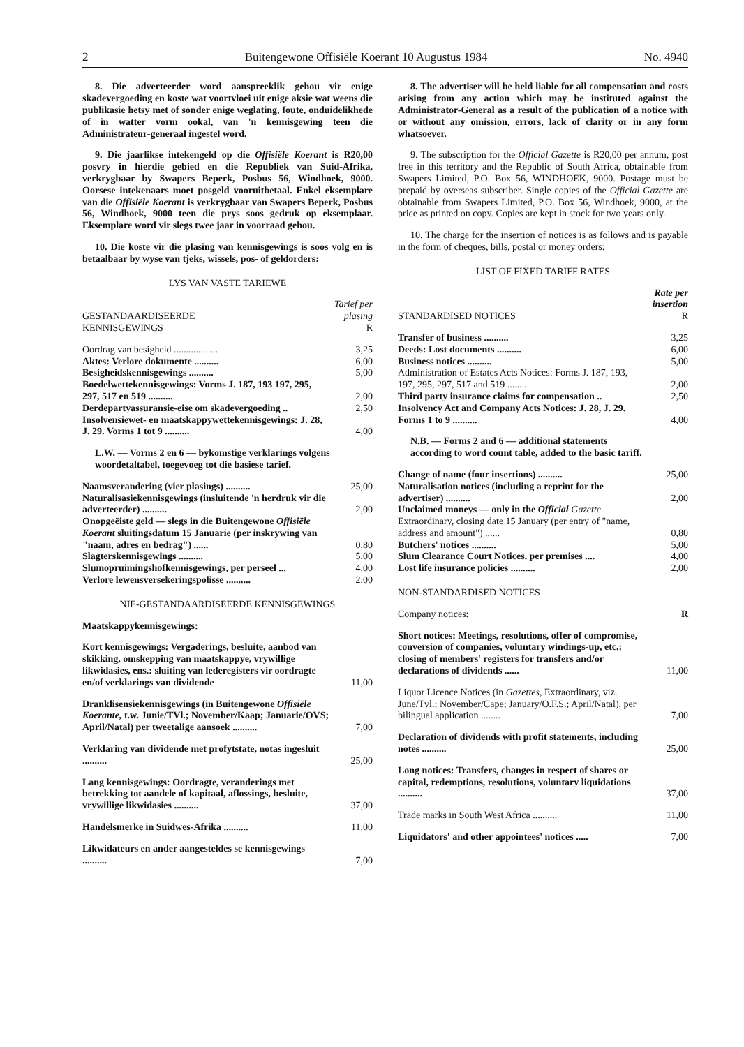2 Buitengewone Offisiële Koerant 10 Augustus 1984 No. 4940
8. Die adverteerder word aanspreeklik gehou vir enige skadevergoeding en koste wat voortvloei uit enige aksie wat weens die publikasie hetsy met of sonder enige weglating, foute, onduidelikhede of in watter vorm ookal, van 'n kennisgewing teen die Administrateur-generaal ingestel word.
9. Die jaarlikse intekengeld op die Offisiële Koerant is R20,00 posvry in hierdie gebied en die Republiek van Suid-Afrika, verkrygbaar by Swapers Beperk, Posbus 56, Windhoek, 9000. Oorsese intekenaars moet posgeld vooruitbetaal. Enkel eksemplare van die Offisiële Koerant is verkrygbaar van Swapers Beperk, Posbus 56, Windhoek, 9000 teen die prys soos gedruk op eksemplaar. Eksemplare word vir slegs twee jaar in voorraad gehou.
10. Die koste vir die plasing van kennisgewings is soos volg en is betaalbaar by wyse van tjeks, wissels, pos- of geldorders:
LYS VAN VASTE TARIEWE
| GESTANDAARDISEERDE KENNISGEWINGS | Tarief per plasing R |
| --- | --- |
| Oordrag van besigheid .................. | 3,25 |
| Aktes: Verlore dokumente .......... | 6,00 |
| Besigheidskennisgewings .......... | 5,00 |
| Boedelwettekennisgewings: Vorms J. 187, 193 197, 295, 297, 517 en 519 .......... | 2,00 |
| Derdepartyassuransie-eise om skadevergoeding .. | 2,50 |
| Insolvensiewet- en maatskappywettekennisgewings: J. 28, J. 29. Vorms 1 tot 9 .......... | 4,00 |
| L.W. — Vorms 2 en 6 — bykomstige verklarings volgens woordetaltabel, toegevoeg tot die basiese tarief. | |
| Naamsverandering (vier plasings) .......... | 25,00 |
| Naturalisasiekennisgewings (insluitende 'n herdruk vir die adverteerder) .......... | 2,00 |
| Onopgeëiste geld — slegs in die Buitengewone Offisiële Koerant sluitingsdatum 15 Januarie (per inskrywing van "naam, adres en bedrag") ...... | 0,80 |
| Slagterskennisgewings .......... | 5,00 |
| Slumopruimingshofkennisgewings, per perseel ... | 4,00 |
| Verlore lewensversekeringspolisse .......... | 2,00 |
NIE-GESTANDAARDISEERDE KENNISGEWINGS
| Maatskappykennisgewings: | |
| Kort kennisgewings: Vergaderings, besluite, aanbod van skikking, omskepping van maatskappye, vrywillige likwidasies, ens.: sluiting van lederegisters vir oordragte en/of verklarings van dividende | 11,00 |
| Dranklisensiekennisgewings (in Buitengewone Offisiële Koerante, t.w. Junie/TVl.; November/Kaap; Januarie/OVS; April/Natal) per tweetalige aansoek .......... | 7,00 |
| Verklaring van dividende met profytstate, notas ingesluit .......... | 25,00 |
| Lang kennisgewings: Oordragte, veranderings met betrekking tot aandele of kapitaal, aflossings, besluite, vrywillige likwidasies .......... | 37,00 |
| Handelsmerke in Suidwes-Afrika .......... | 11,00 |
| Likwidateurs en ander aangesteldes se kennisgewings .......... | 7,00 |
8. The advertiser will be held liable for all compensation and costs arising from any action which may be instituted against the Administrator-General as a result of the publication of a notice with or without any omission, errors, lack of clarity or in any form whatsoever.
9. The subscription for the Official Gazette is R20,00 per annum, post free in this territory and the Republic of South Africa, obtainable from Swapers Limited, P.O. Box 56, WINDHOEK, 9000. Postage must be prepaid by overseas subscriber. Single copies of the Official Gazette are obtainable from Swapers Limited, P.O. Box 56, Windhoek, 9000, at the price as printed on copy. Copies are kept in stock for two years only.
10. The charge for the insertion of notices is as follows and is payable in the form of cheques, bills, postal or money orders:
LIST OF FIXED TARIFF RATES
| STANDARDISED NOTICES | Rate per insertion R |
| --- | --- |
| Transfer of business .......... | 3,25 |
| Deeds: Lost documents .......... | 6,00 |
| Business notices .......... | 5,00 |
| Administration of Estates Acts Notices: Forms J. 187, 193, 197, 295, 297, 517 and 519 ......... | 2,00 |
| Third party insurance claims for compensation .. | 2,50 |
| Insolvency Act and Company Acts Notices: J. 28, J. 29. Forms 1 to 9 .......... | 4,00 |
| N.B. — Forms 2 and 6 — additional statements according to word count table, added to the basic tariff. | |
| Change of name (four insertions) .......... | 25,00 |
| Naturalisation notices (including a reprint for the advertiser) .......... | 2,00 |
| Unclaimed moneys — only in the Official Gazette Extraordinary, closing date 15 January (per entry of "name, address and amount") ...... | 0,80 |
| Butchers' notices .......... | 5,00 |
| Slum Clearance Court Notices, per premises .... | 4,00 |
| Lost life insurance policies .......... | 2,00 |
NON-STANDARDISED NOTICES
| Company notices: | R |
| Short notices: Meetings, resolutions, offer of compromise, conversion of companies, voluntary windings-up, etc.: closing of members' registers for transfers and/or declarations of dividends ...... | 11,00 |
| Liquor Licence Notices (in Gazettes, Extraordinary, viz. June/Tvl.; November/Cape; January/O.F.S.; April/Natal), per bilingual application ........ | 7,00 |
| Declaration of dividends with profit statements, including notes .......... | 25,00 |
| Long notices: Transfers, changes in respect of shares or capital, redemptions, resolutions, voluntary liquidations .......... | 37,00 |
| Trade marks in South West Africa .......... | 11,00 |
| Liquidators' and other appointees' notices ..... | 7,00 |